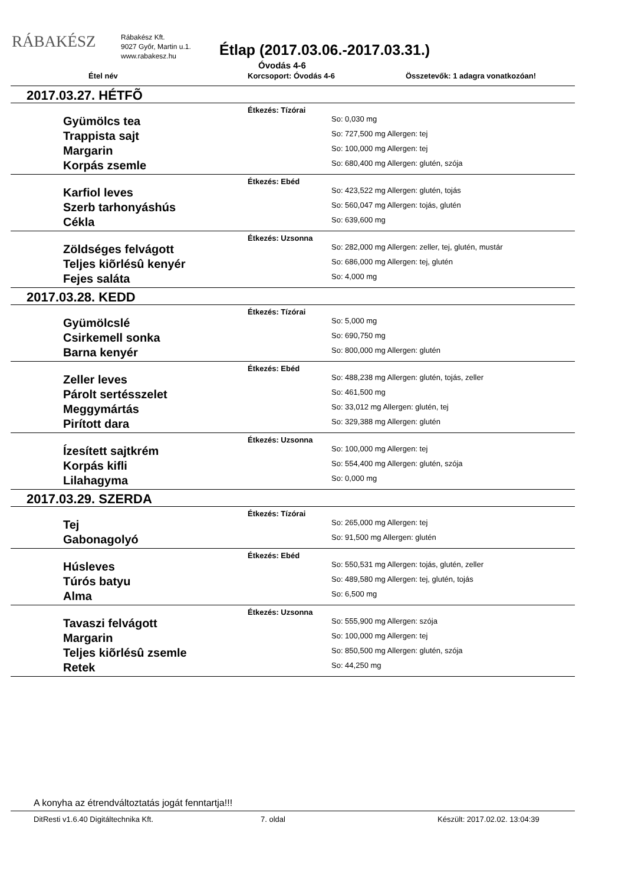RÁBAKÉSZ
Rábakész Kft.
9027 Győr, Martin u.1.
www.rabakesz.hu
Étlap (2017.03.06.-2017.03.31.)
Óvodás 4-6
Étel név Korcsoport: Óvodás 4-6 Összetevők: 1 adagra vonatkozóan!
2017.03.27. HÉTFÕ
Étkezés: Tízórai
Gyümölcs tea
So: 0,030 mg
Trappista sajt
So: 727,500 mg Allergen: tej
Margarin
So: 100,000 mg Allergen: tej
Korpás zsemle
So: 680,400 mg Allergen: glutén, szója
Étkezés: Ebéd
Karfiol leves
So: 423,522 mg Allergen: glutén, tojás
Szerb tarhonyáshús
So: 560,047 mg Allergen: tojás, glutén
Cékla
So: 639,600 mg
Étkezés: Uzsonna
Zöldséges felvágott
So: 282,000 mg Allergen: zeller, tej, glutén, mustár
Teljes kiõrlésû kenyér
So: 686,000 mg Allergen: tej, glutén
Fejes saláta
So: 4,000 mg
2017.03.28. KEDD
Étkezés: Tízórai
Gyümölcslé
So: 5,000 mg
Csirkemell sonka
So: 690,750 mg
Barna kenyér
So: 800,000 mg Allergen: glutén
Étkezés: Ebéd
Zeller leves
So: 488,238 mg Allergen: glutén, tojás, zeller
Párolt sertésszelet
So: 461,500 mg
Meggymártás
So: 33,012 mg Allergen: glutén, tej
Pirított dara
So: 329,388 mg Allergen: glutén
Étkezés: Uzsonna
Ízesített sajtkrém
So: 100,000 mg Allergen: tej
Korpás kifli
So: 554,400 mg Allergen: glutén, szója
Lilahagyma
So: 0,000 mg
2017.03.29. SZERDA
Étkezés: Tízórai
Tej
So: 265,000 mg Allergen: tej
Gabonagolyó
So: 91,500 mg Allergen: glutén
Étkezés: Ebéd
Húsleves
So: 550,531 mg Allergen: tojás, glutén, zeller
Túrós batyu
So: 489,580 mg Allergen: tej, glutén, tojás
Alma
So: 6,500 mg
Étkezés: Uzsonna
Tavaszi felvágott
So: 555,900 mg Allergen: szója
Margarin
So: 100,000 mg Allergen: tej
Teljes kiõrlésû zsemle
So: 850,500 mg Allergen: glutén, szója
Retek
So: 44,250 mg
A konyha az étrendváltoztatás jogát fenntartja!!!
DitResti v1.6.40 Digitáltechnika Kft. 7. oldal Készült: 2017.02.02. 13:04:39